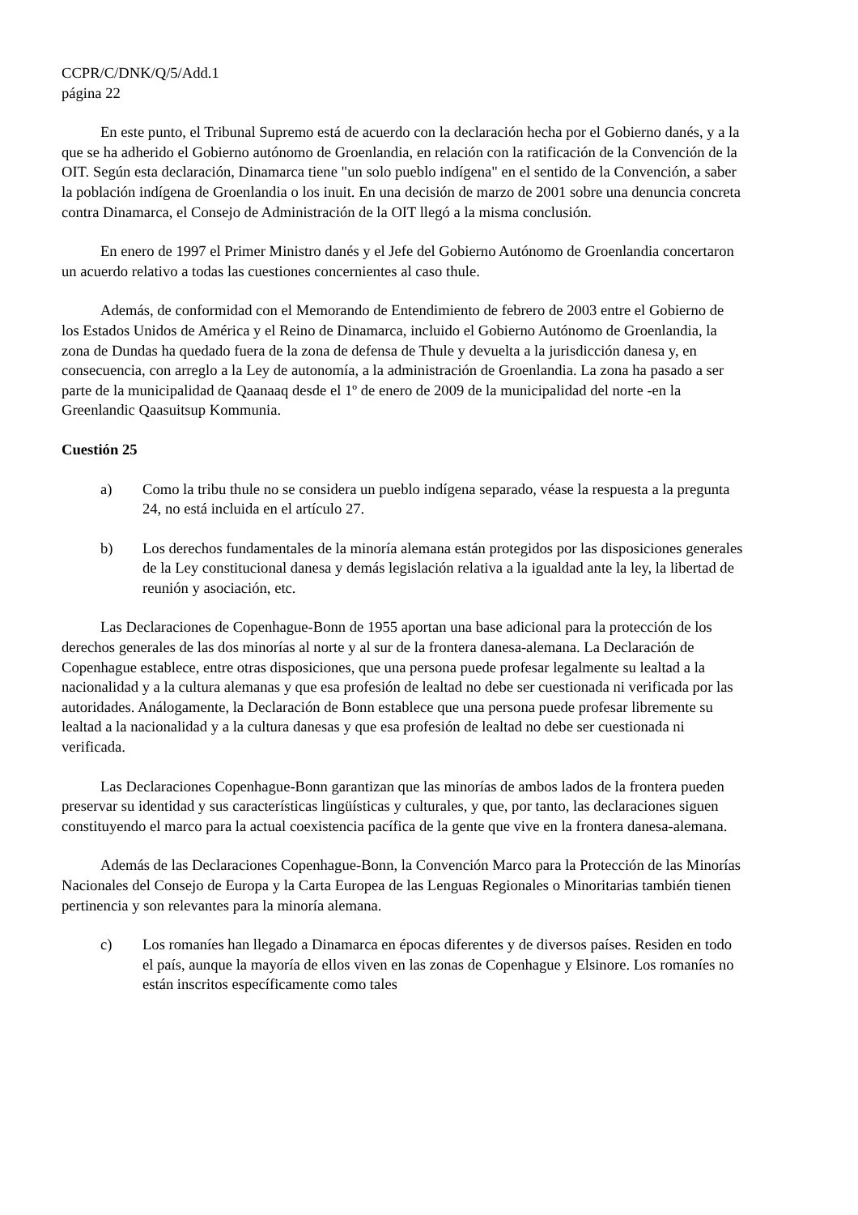CCPR/C/DNK/Q/5/Add.1
página 22
En este punto, el Tribunal Supremo está de acuerdo con la declaración hecha por el Gobierno danés, y a la que se ha adherido el Gobierno autónomo de Groenlandia, en relación con la ratificación de la Convención de la OIT. Según esta declaración, Dinamarca tiene "un solo pueblo indígena" en el sentido de la Convención, a saber la población indígena de Groenlandia o los inuit. En una decisión de marzo de 2001 sobre una denuncia concreta contra Dinamarca, el Consejo de Administración de la OIT llegó a la misma conclusión.
En enero de 1997 el Primer Ministro danés y el Jefe del Gobierno Autónomo de Groenlandia concertaron un acuerdo relativo a todas las cuestiones concernientes al caso thule.
Además, de conformidad con el Memorando de Entendimiento de febrero de 2003 entre el Gobierno de los Estados Unidos de América y el Reino de Dinamarca, incluido el Gobierno Autónomo de Groenlandia, la zona de Dundas ha quedado fuera de la zona de defensa de Thule y devuelta a la jurisdicción danesa y, en consecuencia, con arreglo a la Ley de autonomía, a la administración de Groenlandia. La zona ha pasado a ser parte de la municipalidad de Qaanaaq desde el 1º de enero de 2009 de la municipalidad del norte -en la Greenlandic Qaasuitsup Kommunia.
Cuestión 25
a) Como la tribu thule no se considera un pueblo indígena separado, véase la respuesta a la pregunta 24, no está incluida en el artículo 27.
b) Los derechos fundamentales de la minoría alemana están protegidos por las disposiciones generales de la Ley constitucional danesa y demás legislación relativa a la igualdad ante la ley, la libertad de reunión y asociación, etc.
Las Declaraciones de Copenhague-Bonn de 1955 aportan una base adicional para la protección de los derechos generales de las dos minorías al norte y al sur de la frontera danesa-alemana. La Declaración de Copenhague establece, entre otras disposiciones, que una persona puede profesar legalmente su lealtad a la nacionalidad y a la cultura alemanas y que esa profesión de lealtad no debe ser cuestionada ni verificada por las autoridades. Análogamente, la Declaración de Bonn establece que una persona puede profesar libremente su lealtad a la nacionalidad y a la cultura danesas y que esa profesión de lealtad no debe ser cuestionada ni verificada.
Las Declaraciones Copenhague-Bonn garantizan que las minorías de ambos lados de la frontera pueden preservar su identidad y sus características lingüísticas y culturales, y que, por tanto, las declaraciones siguen constituyendo el marco para la actual coexistencia pacífica de la gente que vive en la frontera danesa-alemana.
Además de las Declaraciones Copenhague-Bonn, la Convención Marco para la Protección de las Minorías Nacionales del Consejo de Europa y la Carta Europea de las Lenguas Regionales o Minoritarias también tienen pertinencia y son relevantes para la minoría alemana.
c) Los romaníes han llegado a Dinamarca en épocas diferentes y de diversos países. Residen en todo el país, aunque la mayoría de ellos viven en las zonas de Copenhague y Elsinore. Los romaníes no están inscritos específicamente como tales